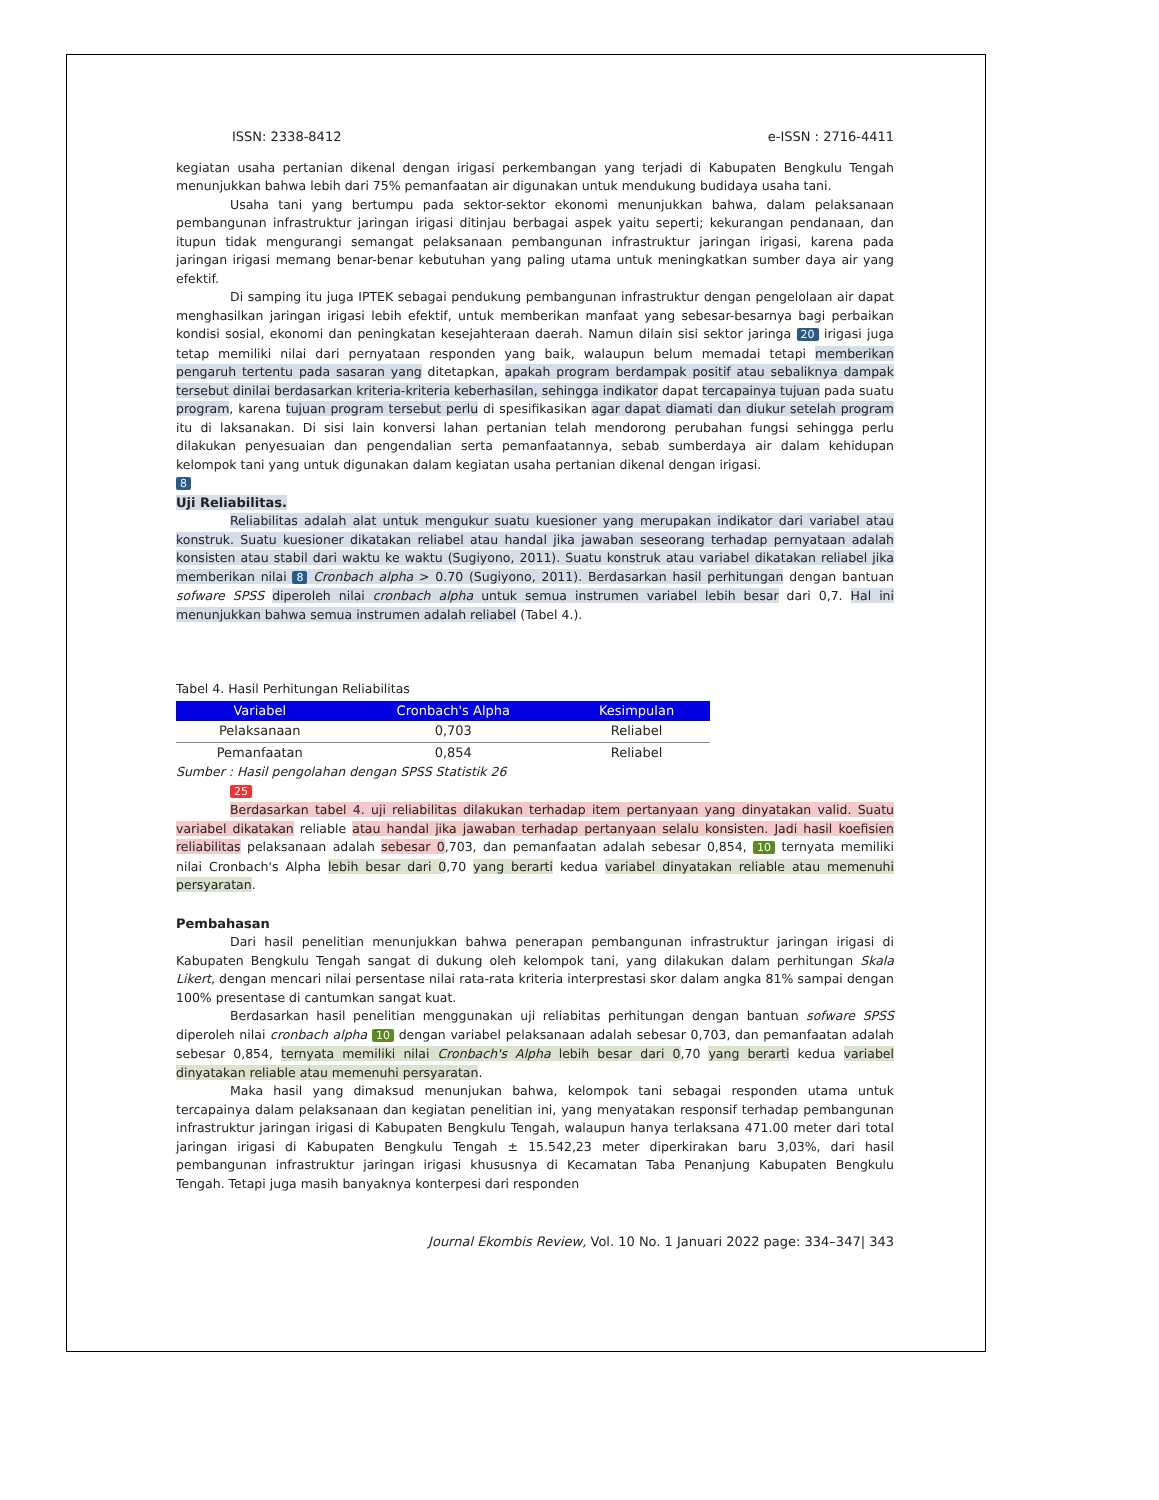ISSN: 2338-8412 e-ISSN : 2716-4411
kegiatan usaha pertanian dikenal dengan irigasi perkembangan yang terjadi di Kabupaten Bengkulu Tengah menunjukkan bahwa lebih dari 75% pemanfaatan air digunakan untuk mendukung budidaya usaha tani.
Usaha tani yang bertumpu pada sektor-sektor ekonomi menunjukkan bahwa, dalam pelaksanaan pembangunan infrastruktur jaringan irigasi ditinjau berbagai aspek yaitu seperti; kekurangan pendanaan, dan itupun tidak mengurangi semangat pelaksanaan pembangunan infrastruktur jaringan irigasi, karena pada jaringan irigasi memang benar-benar kebutuhan yang paling utama untuk meningkatkan sumber daya air yang efektif.
Di samping itu juga IPTEK sebagai pendukung pembangunan infrastruktur dengan pengelolaan air dapat menghasilkan jaringan irigasi lebih efektif, untuk memberikan manfaat yang sebesar-besarnya bagi perbaikan kondisi sosial, ekonomi dan peningkatan kesejahteraan daerah. Namun dilain sisi sektor jaringa 20 irigasi juga tetap memiliki nilai dari pernyataan responden yang baik, walaupun belum memadai tetapi memberikan pengaruh tertentu pada sasaran yang ditetapkan, apakah program berdampak positif atau sebaliknya dampak tersebut dinilai berdasarkan kriteria-kriteria keberhasilan, sehingga indikator dapat tercapainya tujuan pada suatu program, karena tujuan program tersebut perlu di spesifikasikan agar dapat diamati dan diukur setelah program itu di laksanakan. Di sisi lain konversi lahan pertanian telah mendorong perubahan fungsi sehingga perlu dilakukan penyesuaian dan pengendalian serta pemanfaatannya, sebab sumberdaya air dalam kehidupan kelompok tani yang untuk digunakan dalam kegiatan usaha pertanian dikenal dengan irigasi.
8
Uji Reliabilitas.
Reliabilitas adalah alat untuk mengukur suatu kuesioner yang merupakan indikator dari variabel atau konstruk. Suatu kuesioner dikatakan reliabel atau handal jika jawaban seseorang terhadap pernyataan adalah konsisten atau stabil dari waktu ke waktu (Sugiyono, 2011). Suatu konstruk atau variabel dikatakan reliabel jika memberikan nilai 8 Cronbach alpha > 0.70 (Sugiyono, 2011). Berdasarkan hasil perhitungan dengan bantuan sofware SPSS diperoleh nilai cronbach alpha untuk semua instrumen variabel lebih besar dari 0,7. Hal ini menunjukkan bahwa semua instrumen adalah reliabel (Tabel 4.).
Tabel 4. Hasil Perhitungan Reliabilitas
| Variabel | Cronbach's Alpha | Kesimpulan |
| --- | --- | --- |
| Pelaksanaan | 0,703 | Reliabel |
| Pemanfaatan | 0,854 | Reliabel |
Sumber : Hasil pengolahan dengan SPSS Statistik 26
25
Berdasarkan tabel 4. uji reliabilitas dilakukan terhadap item pertanyaan yang dinyatakan valid. Suatu variabel dikatakan reliable atau handal jika jawaban terhadap pertanyaan selalu konsisten. Jadi hasil koefisien reliabilitas pelaksanaan adalah sebesar 0,703, dan pemanfaatan adalah sebesar 0,854, 10 ternyata memiliki nilai Cronbach's Alpha lebih besar dari 0,70 yang berarti kedua variabel dinyatakan reliable atau memenuhi persyaratan.
Pembahasan
Dari hasil penelitian menunjukkan bahwa penerapan pembangunan infrastruktur jaringan irigasi di Kabupaten Bengkulu Tengah sangat di dukung oleh kelompok tani, yang dilakukan dalam perhitungan Skala Likert, dengan mencari nilai persentase nilai rata-rata kriteria interprestasi skor dalam angka 81% sampai dengan 100% presentase di cantumkan sangat kuat.
Berdasarkan hasil penelitian menggunakan uji reliabitas perhitungan dengan bantuan sofware SPSS diperoleh nilai cronbach alpha 10 dengan variabel pelaksanaan adalah sebesar 0,703, dan pemanfaatan adalah sebesar 0,854, ternyata memiliki nilai Cronbach's Alpha lebih besar dari 0,70 yang berarti kedua variabel dinyatakan reliable atau memenuhi persyaratan.
Maka hasil yang dimaksud menunjukan bahwa, kelompok tani sebagai responden utama untuk tercapainya dalam pelaksanaan dan kegiatan penelitian ini, yang menyatakan responsif terhadap pembangunan infrastruktur jaringan irigasi di Kabupaten Bengkulu Tengah, walaupun hanya terlaksana 471.00 meter dari total jaringan irigasi di Kabupaten Bengkulu Tengah ± 15.542,23 meter diperkirakan baru 3,03%, dari hasil pembangunan infrastruktur jaringan irigasi khususnya di Kecamatan Taba Penanjung Kabupaten Bengkulu Tengah. Tetapi juga masih banyaknya konterpesi dari responden
Journal Ekombis Review, Vol. 10 No. 1 Januari 2022 page: 334–347| 343